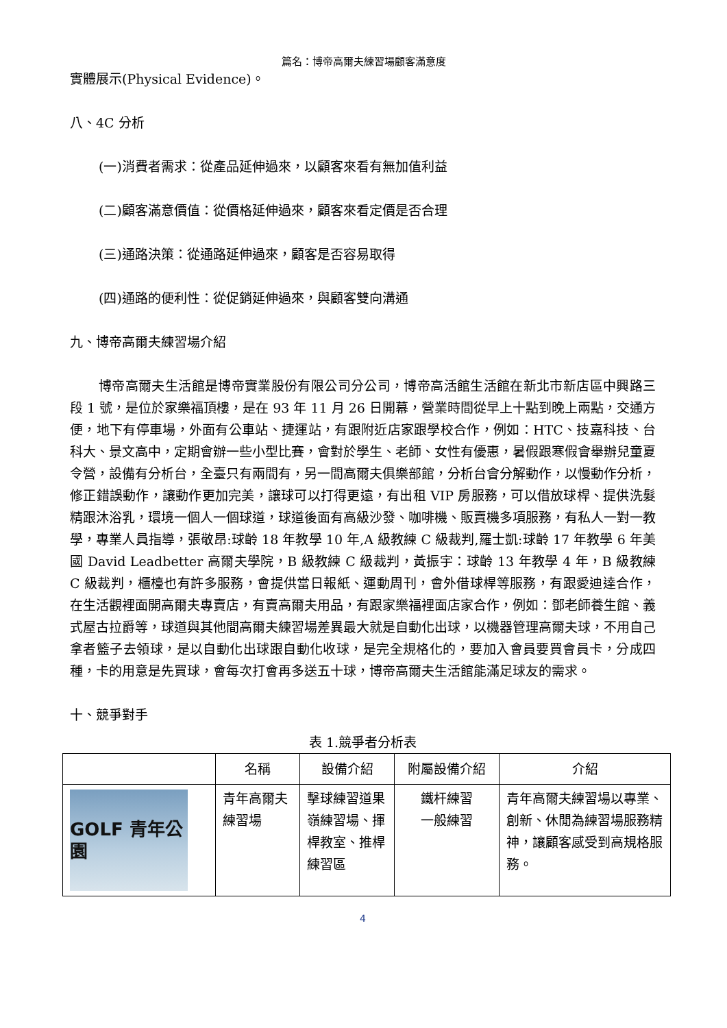篇名：博帝高爾夫練習場顧客滿意度
實體展示(Physical Evidence)。
八、4C 分析
(一)消費者需求：從產品延伸過來，以顧客來看有無加值利益
(二)顧客滿意價值：從價格延伸過來，顧客來看定價是否合理
(三)通路決策：從通路延伸過來，顧客是否容易取得
(四)通路的便利性：從促銷延伸過來，與顧客雙向溝通
九、博帝高爾夫練習場介紹
博帝高爾夫生活館是博帝實業股份有限公司分公司，博帝高活館生活館在新北市新店區中興路三段 1 號，是位於家樂福頂樓，是在 93 年 11 月 26 日開幕，營業時間從早上十點到晚上兩點，交通方便，地下有停車場，外面有公車站、捷運站，有跟附近店家跟學校合作，例如：HTC、技嘉科技、台科大、景文高中，定期會辦一些小型比賽，會對於學生、老師、女性有優惠，暑假跟寒假會舉辦兒童夏令營，設備有分析台，全臺只有兩間有，另一間高爾夫俱樂部館，分析台會分解動作，以慢動作分析，修正錯誤動作，讓動作更加完美，讓球可以打得更遠，有出租 VIP 房服務，可以借放球桿、提供洗髮精跟沐浴乳，環境一個人一個球道，球道後面有高級沙發、咖啡機、販賣機多項服務，有私人一對一教學，專業人員指導，張敬昂:球齡 18 年教學 10 年,A 級教練 C 級裁判,羅士凱:球齡 17 年教學 6 年美國 David Leadbetter 高爾夫學院，B 級教練 C 級裁判，黃振宇：球齡 13 年教學 4 年，B 級教練 C 級裁判，櫃檯也有許多服務，會提供當日報紙、運動周刊，會外借球桿等服務，有跟愛迪達合作，在生活觀裡面開高爾夫專賣店，有賣高爾夫用品，有跟家樂福裡面店家合作，例如：鄧老師養生館、義式屋古拉爵等，球道與其他間高爾夫練習場差異最大就是自動化出球，以機器管理高爾夫球，不用自己拿者籃子去領球，是以自動化出球跟自動化收球，是完全規格化的，要加入會員要買會員卡，分成四種，卡的用意是先買球，會每次打會再多送五十球，博帝高爾夫生活館能滿足球友的需求。
十、競爭對手
表 1.競爭者分析表
| | 名稱 | 設備介紹 | 附屬設備介紹 | 介紹 |
| --- | --- | --- | --- | --- |
| GOLF 青年公園 | 青年高爾夫練習場 | 擊球練習道果嶺練習場、揮桿教室、推桿練習區 | 鐵杆練習 一般練習 | 青年高爾夫練習場以專業、創新、休閒為練習場服務精神，讓顧客感受到高規格服務。 |
4